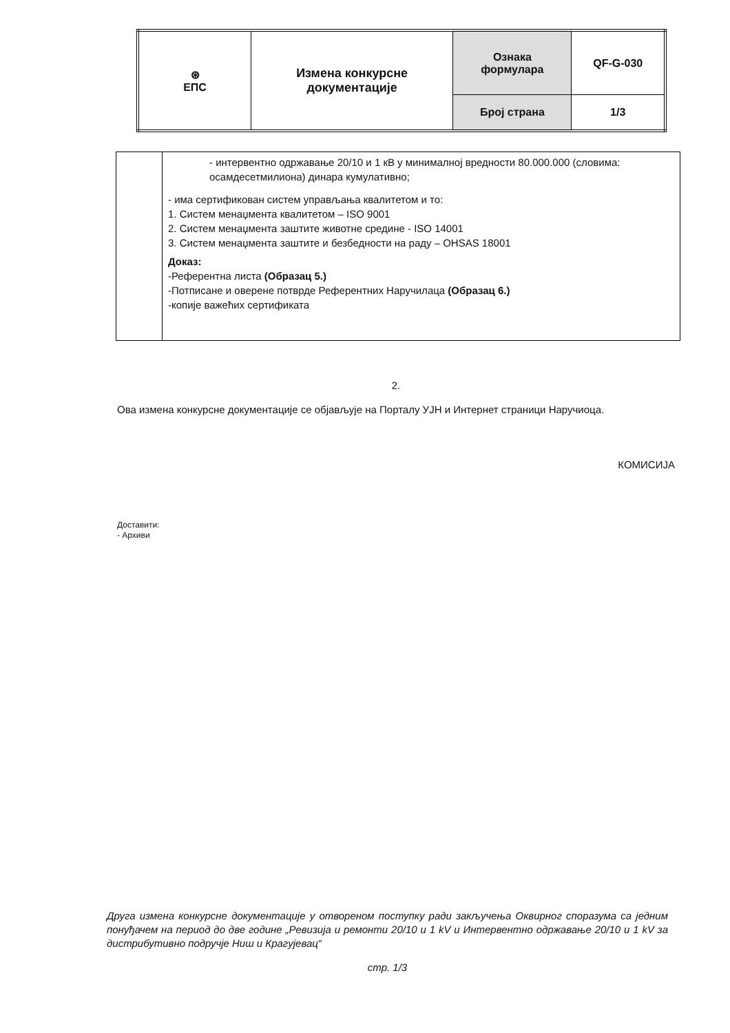| ⊛ ЕПС | Измена конкурсне документације | Ознака формулара | QF-G-030 |
| | | Број страна | 1/3 |
| | - интервентно одржавање 20/10 и 1 кВ у минималној вредности 80.000.000 (словима: осамдесетмилиона) динара кумулативно; - има сертификован систем управљања квалитетом и то: 1. Систем менаџмента квалитетом – ISO 9001 2. Систем менаџмента заштите животне средине - ISO 14001 3. Систем менаџмента заштите и безбедности на раду – OHSAS 18001 Доказ: -Референтна листа (Образац 5.) -Потписане и оверене потврде Референтних Наручилаца (Образац 6.) -копије важећих сертификата |
2.
Ова измена конкурсне документације се објављује на Порталу УЈН и Интернет страници Наручиоца.
КОМИСИЈА
Доставити:
- Архиви
Друга измена конкурсне документације у отвореном поступку ради закључења Оквирног споразума са једним понуђачем на период до две године „Ревизија и ремонти 20/10 и 1 kV и Интервентно одржавање 20/10 и 1 kV за дистрибутивно подручје Ниш и Крагујевац“
стр. 1/3